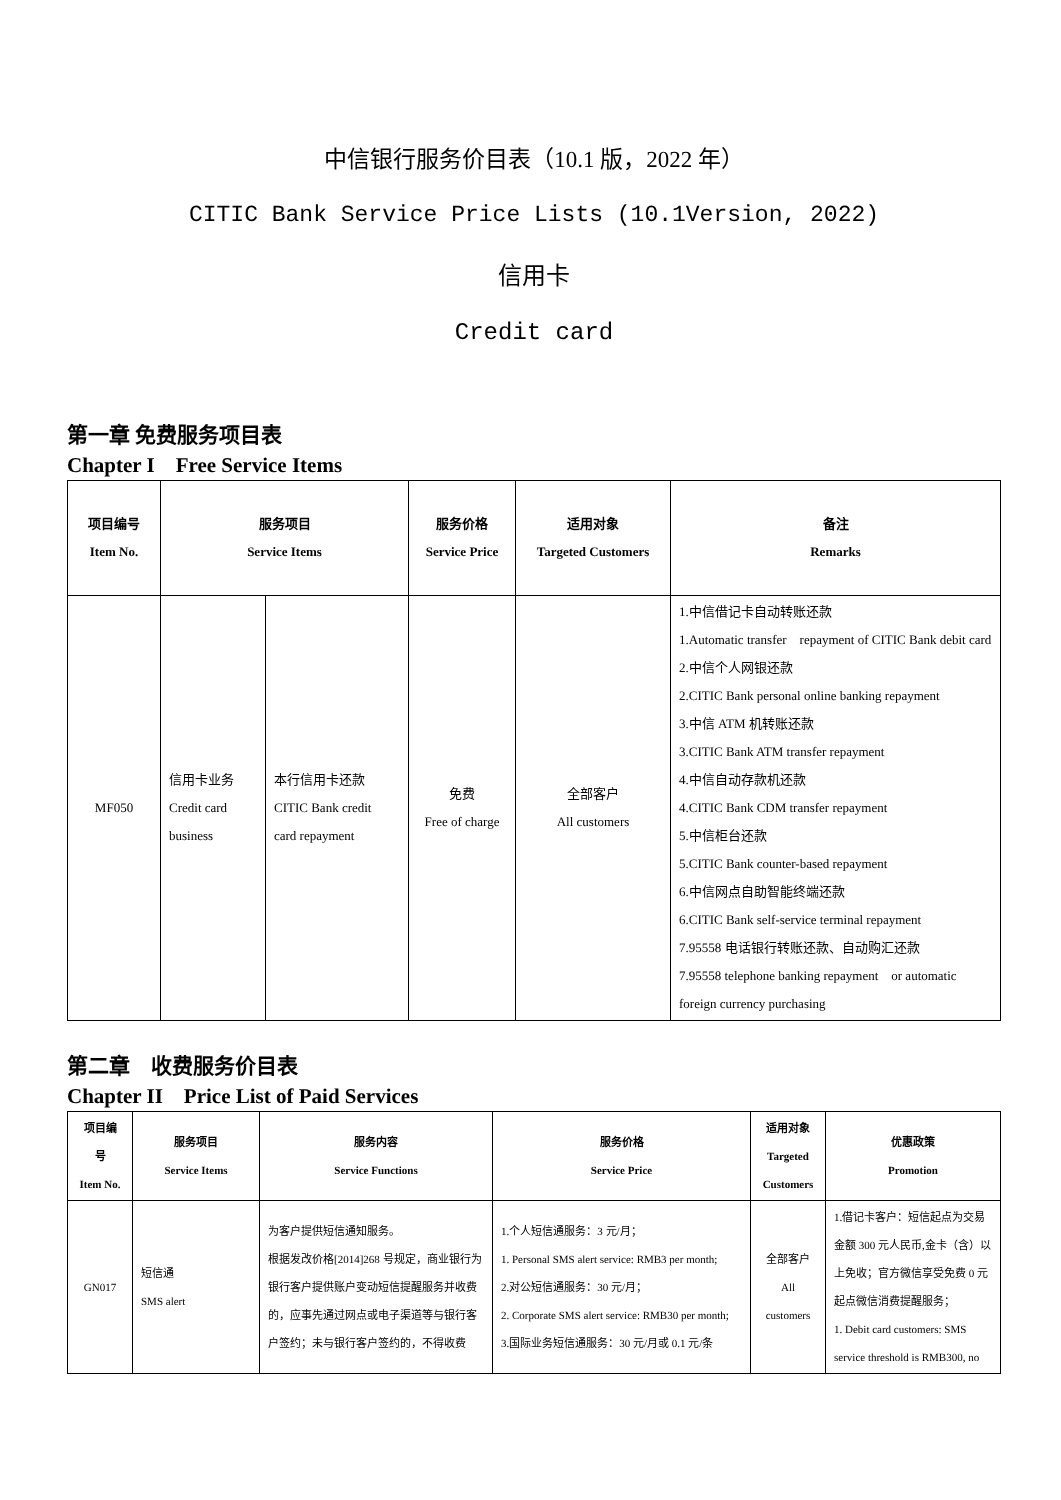中信银行服务价目表（10.1 版，2022 年）
CITIC Bank Service Price Lists (10.1Version, 2022)
信用卡
Credit card
第一章 免费服务项目表
Chapter I　Free Service Items
| 项目编号 Item No. | 服务项目 Service Items | | 服务价格 Service Price | 适用对象 Targeted Customers | 备注 Remarks |
| --- | --- | --- | --- | --- | --- |
| MF050 | 信用卡业务 Credit card business | 本行信用卡还款 CITIC Bank credit card repayment | 免费 Free of charge | 全部客户 All customers | 1.中信借记卡自动转账还款 1.Automatic transfer repayment of CITIC Bank debit card 2.中信个人网银还款 2.CITIC Bank personal online banking repayment 3.中信 ATM 机转账还款 3.CITIC Bank ATM transfer repayment 4.中信自动存款机还款 4.CITIC Bank CDM transfer repayment 5.中信柜台还款 5.CITIC Bank counter-based repayment 6.中信网点自助智能终端还款 6.CITIC Bank self-service terminal repayment 7.95558 电话银行转账还款、自动购汇还款 7.95558 telephone banking repayment or automatic foreign currency purchasing |
第二章　收费服务价目表
Chapter II　Price List of Paid Services
| 项目编 号 Item No. | 服务项目 Service Items | 服务内容 Service Functions | 服务价格 Service Price | 适用对象 Targeted Customers | 优惠政策 Promotion |
| --- | --- | --- | --- | --- | --- |
| GN017 | 短信通 SMS alert | 为客户提供短信通知服务。 根据发改价格[2014]268 号规定，商业银行为银行客户提供账户变动短信提醒服务并收费的，应事先通过网点或电子渠道等与银行客户签约；未与银行客户签约的，不得收费 | 1.个人短信通服务：3 元/月； 1. Personal SMS alert service: RMB3 per month; 2.对公短信通服务：30 元/月； 2. Corporate SMS alert service: RMB30 per month; 3.国际业务短信通服务：30 元/月或 0.1 元/条 | 全部客户 All customers | 1.借记卡客户：短信起点为交易金额 300 元人民币,金卡（含）以上免收；官方微信享受免费 0 元起点微信消费提醒服务； 1. Debit card customers: SMS service threshold is RMB300, no |